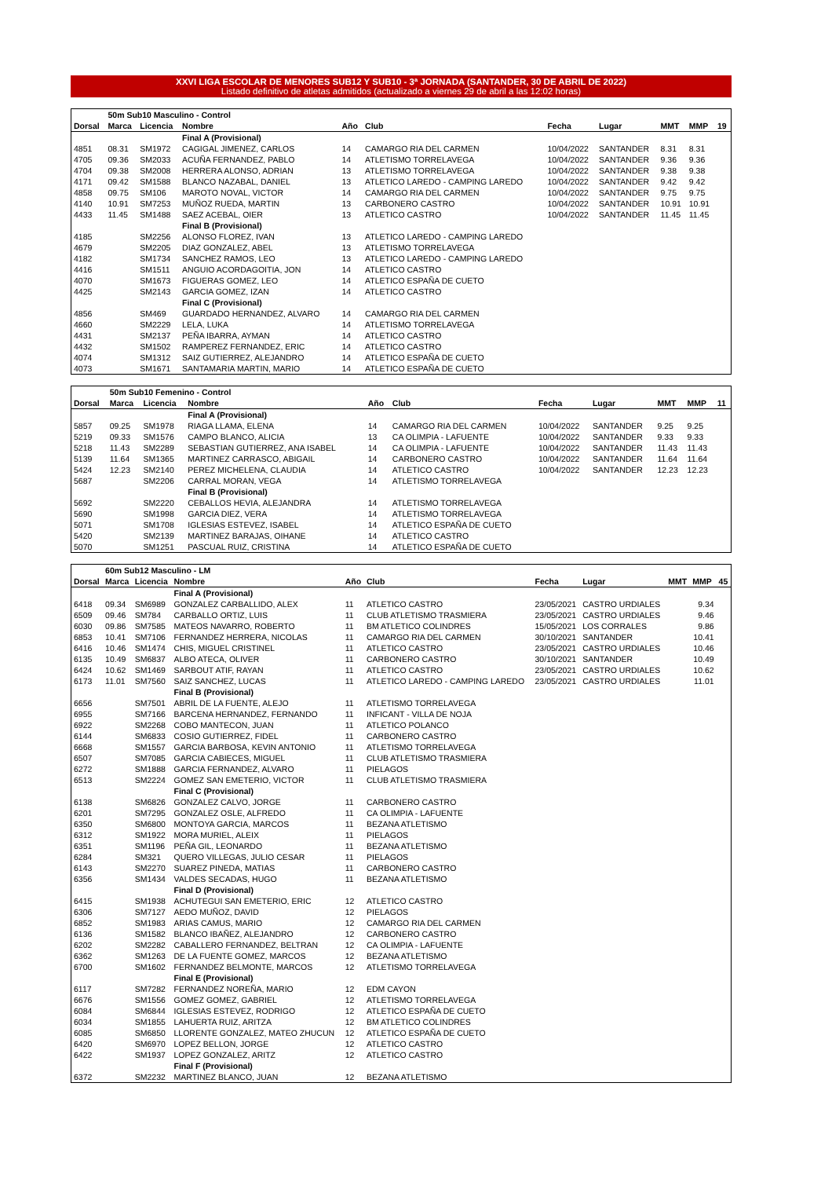XXVI LIGA ESCOLAR DE MENORES SUB12 Y SUB10 - 3ª JORNADA (SANTANDER, 30 DE ABRIL DE 2022)
Listado definitivo de atletas admitidos (actualizado a viernes 29 de abril a las 12:02 horas)
| | 50m Sub10 Masculino - Control | | | | | | | | | |
| Dorsal | Marca | Licencia | Nombre | Año | Club | Fecha | Lugar | MMT | MMP | 19 |
| | | | Final A (Provisional) | | | | | | | |
| 4851 | 08.31 | SM1972 | CAGIGAL JIMENEZ, CARLOS | 14 | CAMARGO RIA DEL CARMEN | 10/04/2022 | SANTANDER | 8.31 | 8.31 | |
| 4705 | 09.36 | SM2033 | ACUÑA FERNANDEZ, PABLO | 14 | ATLETISMO TORRELAVEGA | 10/04/2022 | SANTANDER | 9.36 | 9.36 | |
| 4704 | 09.38 | SM2008 | HERRERA ALONSO, ADRIAN | 13 | ATLETISMO TORRELAVEGA | 10/04/2022 | SANTANDER | 9.38 | 9.38 | |
| 4171 | 09.42 | SM1588 | BLANCO NAZABAL, DANIEL | 13 | ATLETICO LAREDO - CAMPING LAREDO | 10/04/2022 | SANTANDER | 9.42 | 9.42 | |
| 4858 | 09.75 | SM106 | MAROTO NOVAL, VICTOR | 14 | CAMARGO RIA DEL CARMEN | 10/04/2022 | SANTANDER | 9.75 | 9.75 | |
| 4140 | 10.91 | SM7253 | MUÑOZ RUEDA, MARTIN | 13 | CARBONERO CASTRO | 10/04/2022 | SANTANDER | 10.91 | 10.91 | |
| 4433 | 11.45 | SM1488 | SAEZ ACEBAL, OIER | 13 | ATLETICO CASTRO | 10/04/2022 | SANTANDER | 11.45 | 11.45 | |
| | | | Final B (Provisional) | | | | | | | |
| 4185 | | SM2256 | ALONSO FLOREZ, IVAN | 13 | ATLETICO LAREDO - CAMPING LAREDO | | | | | |
| 4679 | | SM2205 | DIAZ GONZALEZ, ABEL | 13 | ATLETISMO TORRELAVEGA | | | | | |
| 4182 | | SM1734 | SANCHEZ RAMOS, LEO | 13 | ATLETICO LAREDO - CAMPING LAREDO | | | | | |
| 4416 | | SM1511 | ANGUIO ACORDAGOITIA, JON | 14 | ATLETICO CASTRO | | | | | |
| 4070 | | SM1673 | FIGUERAS GOMEZ, LEO | 14 | ATLETICO ESPAÑA DE CUETO | | | | | |
| 4425 | | SM2143 | GARCIA GOMEZ, IZAN | 14 | ATLETICO CASTRO | | | | | |
| | | | Final C (Provisional) | | | | | | | |
| 4856 | | SM469 | GUARDADO HERNANDEZ, ALVARO | 14 | CAMARGO RIA DEL CARMEN | | | | | |
| 4660 | | SM2229 | LELA, LUKA | 14 | ATLETISMO TORRELAVEGA | | | | | |
| 4431 | | SM2137 | PEÑA IBARRA, AYMAN | 14 | ATLETICO CASTRO | | | | | |
| 4432 | | SM1502 | RAMPEREZ FERNANDEZ, ERIC | 14 | ATLETICO CASTRO | | | | | |
| 4074 | | SM1312 | SAIZ GUTIERREZ, ALEJANDRO | 14 | ATLETICO ESPAÑA DE CUETO | | | | | |
| 4073 | | SM1671 | SANTAMARIA MARTIN, MARIO | 14 | ATLETICO ESPAÑA DE CUETO | | | | | |
| | 50m Sub10 Femenino - Control | | | | | | | | | |
| Dorsal | Marca | Licencia | Nombre | Año | Club | Fecha | Lugar | MMT | MMP | 11 |
| | | | Final A (Provisional) | | | | | | | |
| 5857 | 09.25 | SM1978 | RIAGA LLAMA, ELENA | 14 | CAMARGO RIA DEL CARMEN | 10/04/2022 | SANTANDER | 9.25 | 9.25 | |
| 5219 | 09.33 | SM1576 | CAMPO BLANCO, ALICIA | 13 | CA OLIMPIA - LAFUENTE | 10/04/2022 | SANTANDER | 9.33 | 9.33 | |
| 5218 | 11.43 | SM2289 | SEBASTIAN GUTIERREZ, ANA ISABEL | 14 | CA OLIMPIA - LAFUENTE | 10/04/2022 | SANTANDER | 11.43 | 11.43 | |
| 5139 | 11.64 | SM1365 | MARTINEZ CARRASCO, ABIGAIL | 14 | CARBONERO CASTRO | 10/04/2022 | SANTANDER | 11.64 | 11.64 | |
| 5424 | 12.23 | SM2140 | PEREZ MICHELENA, CLAUDIA | 14 | ATLETICO CASTRO | 10/04/2022 | SANTANDER | 12.23 | 12.23 | |
| 5687 | | SM2206 | CARRAL MORAN, VEGA | 14 | ATLETISMO TORRELAVEGA | | | | | |
| | | | Final B (Provisional) | | | | | | | |
| 5692 | | SM2220 | CEBALLOS HEVIA, ALEJANDRA | 14 | ATLETISMO TORRELAVEGA | | | | | |
| 5690 | | SM1998 | GARCIA DIEZ, VERA | 14 | ATLETISMO TORRELAVEGA | | | | | |
| 5071 | | SM1708 | IGLESIAS ESTEVEZ, ISABEL | 14 | ATLETICO ESPAÑA DE CUETO | | | | | |
| 5420 | | SM2139 | MARTINEZ BARAJAS, OIHANE | 14 | ATLETICO CASTRO | | | | | |
| 5070 | | SM1251 | PASCUAL RUIZ, CRISTINA | 14 | ATLETICO ESPAÑA DE CUETO | | | | | |
| | 60m Sub12 Masculino - LM | | | | | | | | | |
| Dorsal | Marca | Licencia | Nombre | Año | Club | Fecha | Lugar | MMT | MMP | 45 |
| | | | Final A (Provisional) | | | | | | | |
| 6418 | 09.34 | SM6989 | GONZALEZ CARBALLIDO, ALEX | 11 | ATLETICO CASTRO | 23/05/2021 | CASTRO URDIALES | | 9.34 | |
| 6509 | 09.46 | SM784 | CARBALLO ORTIZ, LUIS | 11 | CLUB ATLETISMO TRASMIERA | 23/05/2021 | CASTRO URDIALES | | 9.46 | |
| 6030 | 09.86 | SM7585 | MATEOS NAVARRO, ROBERTO | 11 | BM ATLETICO COLINDRES | 15/05/2021 | LOS CORRALES | | 9.86 | |
| 6853 | 10.41 | SM7106 | FERNANDEZ HERRERA, NICOLAS | 11 | CAMARGO RIA DEL CARMEN | 30/10/2021 | SANTANDER | | 10.41 | |
| 6416 | 10.46 | SM1474 | CHIS, MIGUEL CRISTINEL | 11 | ATLETICO CASTRO | 23/05/2021 | CASTRO URDIALES | | 10.46 | |
| 6135 | 10.49 | SM6837 | ALBO ATECA, OLIVER | 11 | CARBONERO CASTRO | 30/10/2021 | SANTANDER | | 10.49 | |
| 6424 | 10.62 | SM1469 | SARBOUT ATIF, RAYAN | 11 | ATLETICO CASTRO | 23/05/2021 | CASTRO URDIALES | | 10.62 | |
| 6173 | 11.01 | SM7560 | SAIZ SANCHEZ, LUCAS | 11 | ATLETICO LAREDO - CAMPING LAREDO | 23/05/2021 | CASTRO URDIALES | | 11.01 | |
| | | | Final B (Provisional) | | | | | | | |
| 6656 | | SM7501 | ABRIL DE LA FUENTE, ALEJO | 11 | ATLETISMO TORRELAVEGA | | | | | |
| 6955 | | SM7166 | BARCENA HERNANDEZ, FERNANDO | 11 | INFICANT - VILLA DE NOJA | | | | | |
| 6922 | | SM2268 | COBO MANTECON, JUAN | 11 | ATLETICO POLANCO | | | | | |
| 6144 | | SM6833 | COSIO GUTIERREZ, FIDEL | 11 | CARBONERO CASTRO | | | | | |
| 6668 | | SM1557 | GARCIA BARBOSA, KEVIN ANTONIO | 11 | ATLETISMO TORRELAVEGA | | | | | |
| 6507 | | SM7085 | GARCIA CABIECES, MIGUEL | 11 | CLUB ATLETISMO TRASMIERA | | | | | |
| 6272 | | SM1888 | GARCIA FERNANDEZ, ALVARO | 11 | PIELAGOS | | | | | |
| 6513 | | SM2224 | GOMEZ SAN EMETERIO, VICTOR | 11 | CLUB ATLETISMO TRASMIERA | | | | | |
| | | | Final C (Provisional) | | | | | | | |
| 6138 | | SM6826 | GONZALEZ CALVO, JORGE | 11 | CARBONERO CASTRO | | | | | |
| 6201 | | SM7295 | GONZALEZ OSLE, ALFREDO | 11 | CA OLIMPIA - LAFUENTE | | | | | |
| 6350 | | SM6800 | MONTOYA GARCIA, MARCOS | 11 | BEZANA ATLETISMO | | | | | |
| 6312 | | SM1922 | MORA MURIEL, ALEIX | 11 | PIELAGOS | | | | | |
| 6351 | | SM1196 | PEÑA GIL, LEONARDO | 11 | BEZANA ATLETISMO | | | | | |
| 6284 | | SM321 | QUERO VILLEGAS, JULIO CESAR | 11 | PIELAGOS | | | | | |
| 6143 | | SM2270 | SUAREZ PINEDA, MATIAS | 11 | CARBONERO CASTRO | | | | | |
| 6356 | | SM1434 | VALDES SECADAS, HUGO | 11 | BEZANA ATLETISMO | | | | | |
| | | | Final D (Provisional) | | | | | | | |
| 6415 | | SM1938 | ACHUTEGUI SAN EMETERIO, ERIC | 12 | ATLETICO CASTRO | | | | | |
| 6306 | | SM7127 | AEDO MUÑOZ, DAVID | 12 | PIELAGOS | | | | | |
| 6852 | | SM1983 | ARIAS CAMUS, MARIO | 12 | CAMARGO RIA DEL CARMEN | | | | | |
| 6136 | | SM1582 | BLANCO IBAÑEZ, ALEJANDRO | 12 | CARBONERO CASTRO | | | | | |
| 6202 | | SM2282 | CABALLERO FERNANDEZ, BELTRAN | 12 | CA OLIMPIA - LAFUENTE | | | | | |
| 6362 | | SM1263 | DE LA FUENTE GOMEZ, MARCOS | 12 | BEZANA ATLETISMO | | | | | |
| 6700 | | SM1602 | FERNANDEZ BELMONTE, MARCOS | 12 | ATLETISMO TORRELAVEGA | | | | | |
| | | | Final E (Provisional) | | | | | | | |
| 6117 | | SM7282 | FERNANDEZ NOREÑA, MARIO | 12 | EDM CAYON | | | | | |
| 6676 | | SM1556 | GOMEZ GOMEZ, GABRIEL | 12 | ATLETISMO TORRELAVEGA | | | | | |
| 6084 | | SM6844 | IGLESIAS ESTEVEZ, RODRIGO | 12 | ATLETICO ESPAÑA DE CUETO | | | | | |
| 6034 | | SM1855 | LAHUERTA RUIZ, ARITZA | 12 | BM ATLETICO COLINDRES | | | | | |
| 6085 | | SM6850 | LLORENTE GONZALEZ, MATEO ZHUCUN | 12 | ATLETICO ESPAÑA DE CUETO | | | | | |
| 6420 | | SM6970 | LOPEZ BELLON, JORGE | 12 | ATLETICO CASTRO | | | | | |
| 6422 | | SM1937 | LOPEZ GONZALEZ, ARITZ | 12 | ATLETICO CASTRO | | | | | |
| | | | Final F (Provisional) | | | | | | | |
| 6372 | | SM2232 | MARTINEZ BLANCO, JUAN | 12 | BEZANA ATLETISMO | | | | | |